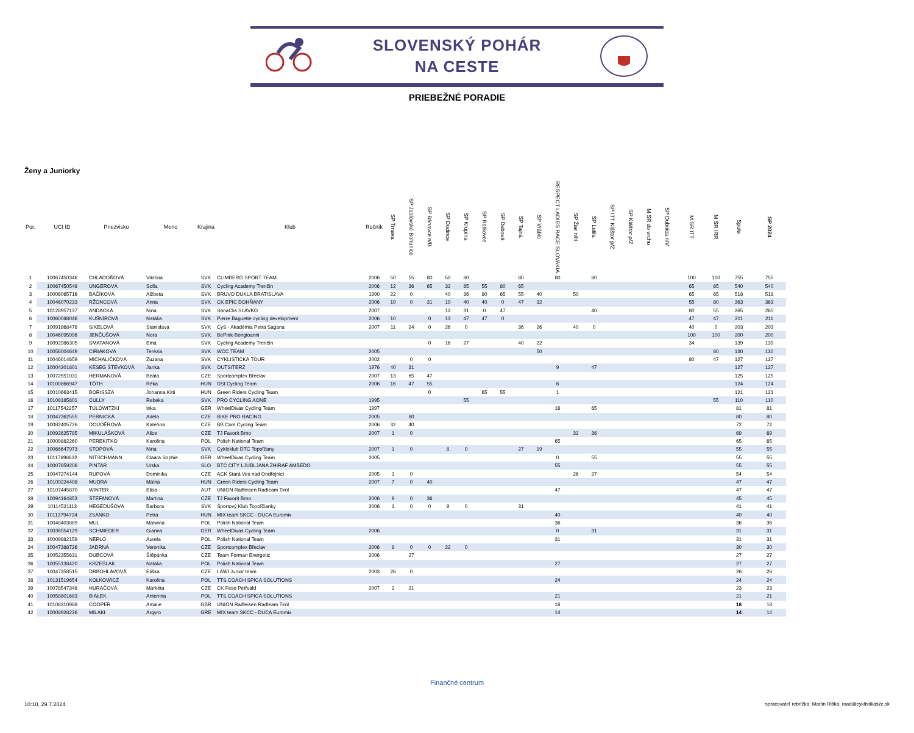SLOVENSKÝ POHÁR
NA CESTE
PRIEBEŽNÉ PORADIE
Ženy a Juniorky
| Por. | UCI ID | Priezvisko | Meno | Krajina | Klub | Ročník | SP Trnava | SP Jaslovské Bohunice | SP Bánovce n/B | SP Dudince | SP Krupina | SP Ratkovce | SP Dubová | SP Tajná | SP Vráble | RESPECT LADIES RACE SLOVAKIA | SP Žiar n/H | SP Lutila | SP ITT Kláštor p/Z | SP Kláštor p/Z | M SR do vrchu | SP Dubnica n/V | M SR ITT | M SR IRR | Spolu | SP 2024 |
| --- | --- | --- | --- | --- | --- | --- | --- | --- | --- | --- | --- | --- | --- | --- | --- | --- | --- | --- | --- | --- | --- | --- | --- | --- | --- | --- |
| 1 | 10067450346 | CHLADOŇOVÁ | Viktória | SVK | CLIMBERG SPORT TEAM | 2006 | 50 | 55 | 80 | 50 | 80 | | | 80 | | 80 | | 80 | | | | | 100 | 100 | 755 | 755 |
| 2 | 10067450548 | UNGEROVÁ | Sofia | SVK | Cycling Academy Trenčín | 2006 | 12 | 36 | 65 | 32 | 65 | 55 | 80 | 65 | | | | | | | | | 65 | 65 | 540 | 540 |
| 3 | 10006065716 | BAČÍKOVÁ | Alžbeta | SVK | BRUVO DUKLA BRATISLAVA | 1990 | 22 | 0 | | 40 | 36 | 80 | 65 | 55 | 40 | | 50 | | | | | | 65 | 65 | 518 | 518 |
| 4 | 10046070233 | RŽONCOVÁ | Anna | SVK | CK EPIC DOHŇANY | 2006 | 19 | 0 | 31 | 19 | 40 | 40 | 0 | 47 | 32 | | | | | | | | 55 | 80 | 363 | 363 |
| 5 | 10128957137 | ANDACKÁ | Nina | SVK | SanaClis SLAVKO | 2007 | | | | 12 | 31 | 0 | 47 | | | | | 40 | | | | | 80 | 55 | 265 | 265 |
| 6 | 10060088046 | KUŠNÍROVÁ | Natália | SVK | Pierre Baguette cycling development | 2006 | 10 | | 0 | 13 | 47 | 47 | 0 | | | | | | | | | | 47 | 47 | 211 | 211 |
| 7 | 10091868478 | SIKELOVÁ | Stanislava | SVK | CyS - Akadémia Petra Sagana | 2007 | 11 | 24 | 0 | 26 | 0 | | | 36 | 26 | | 40 | 0 | | | | | 40 | 0 | 203 | 203 |
| 8 | 10046095996 | JENČUŠOVÁ | Nora | SVK | BePink-Bongioanni | | | | | | | | | | | | | | | | | | 100 | 100 | 200 | 200 |
| 9 | 10092986305 | SMATANOVÁ | Ema | SVK | Cycling Academy Trenčín | | | | 0 | 16 | 27 | | | 40 | 22 | | | | | | | | 34 | | 139 | 139 |
| 10 | 10056004649 | CIRIAKOVÁ | Terézia | SVK | WCC TEAM | 2005 | | | | | | | | | 50 | | | | | | | | | 80 | 130 | 130 |
| 11 | 10046014659 | MICHALIČKOVÁ | Zuzana | SVK | CYKLISTICKÁ TOUR | 2002 | | 0 | 0 | | | | | | | | | | | | | | 80 | 47 | 127 | 127 |
| 12 | 10004201801 | KESEG ŠTEVKOVÁ | Janka | SVK | OUTSITERZ | 1976 | 40 | 31 | | | | | | | | 9 | | 47 | | | | | | | 127 | 127 |
| 13 | 10072551031 | HERMANOVÁ | Beáta | CZE | Sportcomplex Břeclav | 2007 | 13 | 65 | 47 | | | | | | | | | | | | | | | | 125 | 125 |
| 14 | 10100866947 | TÓTH | Réka | HUN | DSI Cycling Team | 2006 | 16 | 47 | 55 | | | | | | | 6 | | | | | | | | | 124 | 124 |
| 15 | 10010663415 | BORISSZA | Johanna Kitti | HUN | Green Riders Cycling Team | | | | 0 | | | 65 | 55 | | | 1 | | | | | | | | | 121 | 121 |
| 16 | 10108185801 | CULLY | Rebeka | SVK | PRO CYCLING AONE | 1995 | | | | | 55 | | | | | | | | | | | | | 55 | 110 | 110 |
| 17 | 10117542257 | TULOWITZKI | Inka | GER | WheelDivas Cycling Team | 1997 | | | | | | | | | | 16 | | 65 | | | | | | | 81 | 81 |
| 18 | 10047362555 | PERNICKÁ | Adéla | CZE | BIKE PRO RACING | 2005 | | 80 | | | | | | | | | | | | | | | | | 80 | 80 |
| 19 | 10082405726 | DOUDĚROVÁ | Kateřina | CZE | BB Com Cycling Team | 2006 | 32 | 40 | | | | | | | | | | | | | | | | | 72 | 72 |
| 20 | 10092625785 | MIKULÁŠKOVÁ | Alice | CZE | TJ Favorit Brno | 2007 | 1 | 0 | | | | | | | | | 32 | 36 | | | | | | | 69 | 69 |
| 21 | 10009882260 | PEREKITKO | Karolina | POL | Polish National Team | | | | | | | | | | | 65 | | | | | | | | | 65 | 65 |
| 22 | 10066647973 | STOPOVÁ | Nina | SVK | Cykloklub DTC Topoľčany | 2007 | 1 | 0 | | 8 | 0 | | | 27 | 19 | | | | | | | | | | 55 | 55 |
| 23 | 10117898632 | NITSCHMANN | Claara Sophie | GER | WheelDivas Cycling Team | 2005 | | | | | | | | | | 0 | | 55 | | | | | | | 55 | 55 |
| 24 | 10007859206 | PINTAR | Urska | SLO | BTC CITY LJUBLJANA ZHIRAF AMBEDO | | | | | | | | | | | 55 | | | | | | | | | 55 | 55 |
| 25 | 10047274144 | RUPOVÁ | Dominika | CZE | ACK Stará Ves nad Ondřejnicí | 2005 | 1 | 0 | | | | | | | | | 26 | 27 | | | | | | | 54 | 54 |
| 26 | 10109224408 | MUDRA | Málna | HUN | Green Riders Cycling Team | 2007 | 7 | 0 | 40 | | | | | | | | | | | | | | | | 47 | 47 |
| 27 | 10107445870 | WINTER | Elisa | AUT | UNION Raiffeisen Radteam Tirol | | | | | | | | | | | 47 | | | | | | | | | 47 | 47 |
| 28 | 10094164853 | ŠTEFANOVÁ | Martina | CZE | TJ Favorit Brno | 2006 | 9 | 0 | 36 | | | | | | | | | | | | | | | | 45 | 45 |
| 29 | 10114521113 | HEGEDUŠOVÁ | Barbora | SVK | Športový Klub Topoľčianky | 2006 | 1 | 0 | 0 | 9 | 0 | | | 31 | | | | | | | | | | | 41 | 41 |
| 30 | 10113794724 | ZSANKO | Petra | HUN | MIX team SKCC - DUCA Euromix | | | | | | | | | | | 40 | | | | | | | | | 40 | 40 |
| 31 | 10048403889 | MUL | Malwina | POL | Polish National Team | | | | | | | | | | | 36 | | | | | | | | | 36 | 36 |
| 32 | 10036554129 | SCHMIEDER | Gianna | GER | WheelDivas Cycling Team | 2006 | | | | | | | | | | 0 | | 31 | | | | | | | 31 | 31 |
| 33 | 10009882159 | NERLO | Aurela | POL | Polish National Team | | | | | | | | | | | 31 | | | | | | | | | 31 | 31 |
| 34 | 10047388726 | JADRNÁ | Veronika | CZE | Sportcomplex Břeclav | 2006 | 8 | 0 | 0 | 22 | 0 | | | | | | | | | | | | | | 30 | 30 |
| 35 | 10052355631 | DUBCOVÁ | Štěpánka | CZE | Team Forman Energetic | 2006 | | 27 | | | | | | | | | | | | | | | | | 27 | 27 |
| 36 | 10055138420 | KRZEŚLAK | Natalia | POL | Polish National Team | | | | | | | | | | | 27 | | | | | | | | | 27 | 27 |
| 37 | 10047358515 | DRBOHLAVOVÁ | Eliška | CZE | LAWI Junior team | 2003 | 26 | 0 | | | | | | | | | | | | | | | | | 26 | 26 |
| 38 | 10131519654 | KOŁKOWICZ | Karolina | POL | TTS.COACH SPICA SOLUTIONS | | | | | | | | | | | 24 | | | | | | | | | 24 | 24 |
| 39 | 10078547348 | HURAČOVÁ | Markéta | CZE | CK Feso Petřvald | 2007 | 2 | 21 | | | | | | | | | | | | | | | | | 23 | 23 |
| 40 | 10058801683 | BIAŁEK | Antonina | POL | TTS.COACH SPICA SOLUTIONS | | | | | | | | | | | 21 | | | | | | | | | 21 | 21 |
| 41 | 10108310988 | COOPER | Amalie | GBR | UNION Raiffeisen Radteam Tirol | | | | | | | | | | | 18 | | | | | | | | | 18 | 18 |
| 42 | 10008928226 | MILAKI | Argyro | GRE | MIX team SKCC - DUCA Euromix | | | | | | | | | | | 14 | | | | | | | | | 14 | 14 |
Finančné centrum
10:10, 29.7.2024
spracovateľ rebríčka: Martin Riška, road@cyklistikaszc.sk